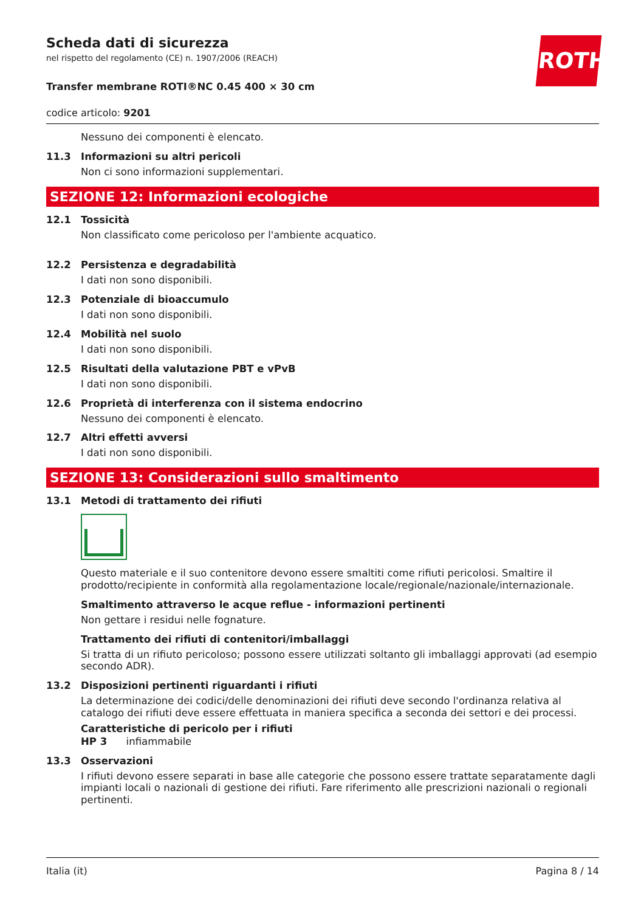ROTH
Scheda dati di sicurezza
nel rispetto del regolamento (CE) n. 1907/2006 (REACH)
Transfer membrane ROTI®NC 0.45 400 × 30 cm
codice articolo: 9201
Nessuno dei componenti è elencato.
11.3 Informazioni su altri pericoli
Non ci sono informazioni supplementari.
SEZIONE 12: Informazioni ecologiche
12.1 Tossicità
Non classificato come pericoloso per l'ambiente acquatico.
12.2 Persistenza e degradabilità
I dati non sono disponibili.
12.3 Potenziale di bioaccumulo
I dati non sono disponibili.
12.4 Mobilità nel suolo
I dati non sono disponibili.
12.5 Risultati della valutazione PBT e vPvB
I dati non sono disponibili.
12.6 Proprietà di interferenza con il sistema endocrino
Nessuno dei componenti è elencato.
12.7 Altri effetti avversi
I dati non sono disponibili.
SEZIONE 13: Considerazioni sullo smaltimento
13.1 Metodi di trattamento dei rifiuti
Questo materiale e il suo contenitore devono essere smaltiti come rifiuti pericolosi. Smaltire il prodotto/recipiente in conformità alla regolamentazione locale/regionale/nazionale/internazionale.
Smaltimento attraverso le acque reflue - informazioni pertinenti
Non gettare i residui nelle fognature.
Trattamento dei rifiuti di contenitori/imballaggi
Si tratta di un rifiuto pericoloso; possono essere utilizzati soltanto gli imballaggi approvati (ad esempio secondo ADR).
13.2 Disposizioni pertinenti riguardanti i rifiuti
La determinazione dei codici/delle denominazioni dei rifiuti deve secondo l'ordinanza relativa al catalogo dei rifiuti deve essere effettuata in maniera specifica a seconda dei settori e dei processi.
Caratteristiche di pericolo per i rifiuti
HP 3 infiammabile
13.3 Osservazioni
I rifiuti devono essere separati in base alle categorie che possono essere trattate separatamente dagli impianti locali o nazionali di gestione dei rifiuti. Fare riferimento alle prescrizioni nazionali o regionali pertinenti.
Italia (it) Pagina 8 / 14